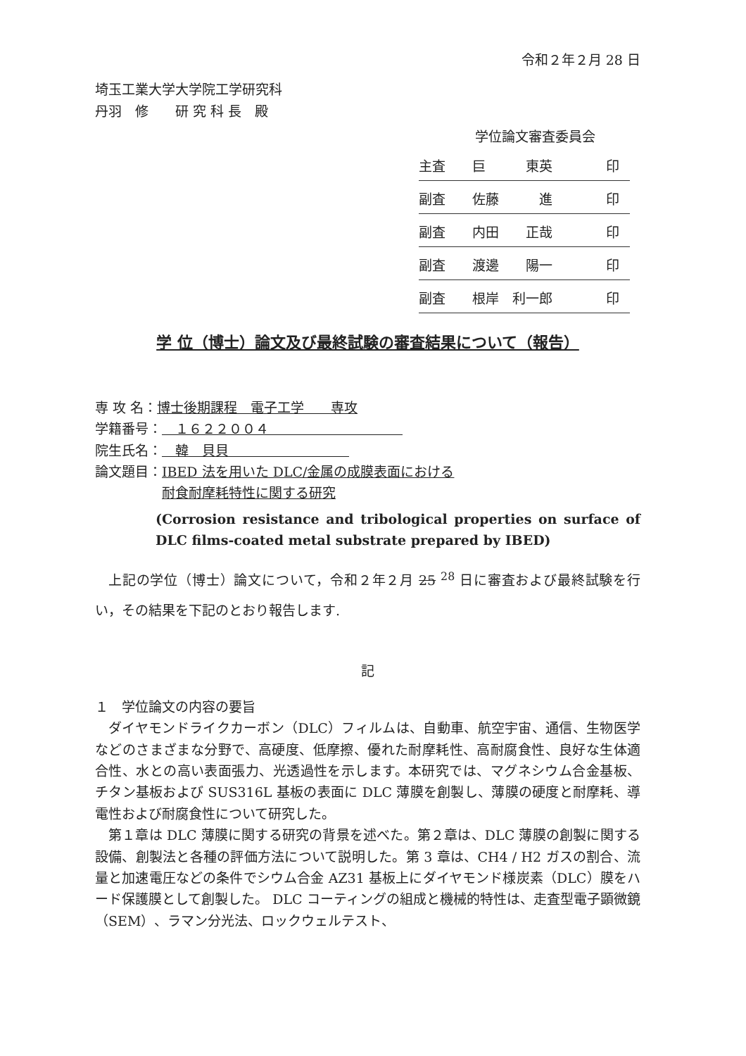令和２年２月 28 日
埼玉工業大学大学院工学研究科
丹羽　修　　研 究 科 長　殿
学位論文審査委員会
| 主査 巨 東英 印 |
| 副査 佐藤 進 印 |
| 副査 内田 正哉 印 |
| 副査 渡邊 陽一 印 |
| 副査 根岸 利一郎 印 |
学 位（博士）論文及び最終試験の審査結果について（報告）
専 攻 名：博士後期課程　電子工学　　専攻
学籍番号：　１６２２００４　　　　　　　　　　
院生氏名：　韓　貝貝　　　　　　　　　
論文題目：IBED 法を用いた DLC/金属の成膜表面における
　　　　　耐食耐摩耗特性に関する研究
(Corrosion resistance and tribological properties on surface of DLC films-coated metal substrate prepared by IBED)
上記の学位（博士）論文について，令和２年２月 25 <sup>28</sup> 日に審査および最終試験を行い，その結果を下記のとおり報告します.
記
１　学位論文の内容の要旨
ダイヤモンドライクカーボン（DLC）フィルムは、自動車、航空宇宙、通信、生物医学などのさまざまな分野で、高硬度、低摩擦、優れた耐摩耗性、高耐腐食性、良好な生体適合性、水との高い表面張力、光透過性を示します。本研究では、マグネシウム合金基板、チタン基板および SUS316L 基板の表面に DLC 薄膜を創製し、薄膜の硬度と耐摩耗、導電性および耐腐食性について研究した。
第１章は DLC 薄膜に関する研究の背景を述べた。第２章は、DLC 薄膜の創製に関する設備、創製法と各種の評価方法について説明した。第 3 章は、CH4 / H2 ガスの割合、流量と加速電圧などの条件でシウム合金 AZ31 基板上にダイヤモンド様炭素（DLC）膜をハード保護膜として創製した。 DLC コーティングの組成と機械的特性は、走査型電子顕微鏡（SEM）、ラマン分光法、ロックウェルテスト、